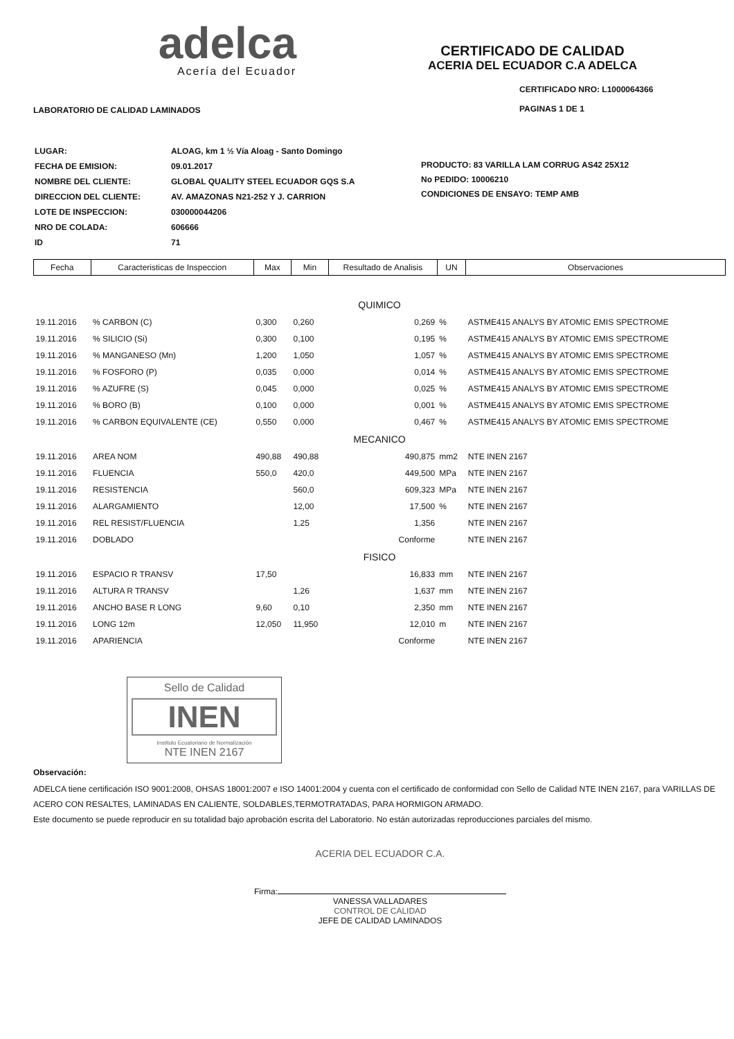adelca
Acería del Ecuador
CERTIFICADO DE CALIDAD
ACERIA DEL ECUADOR C.A ADELCA
LABORATORIO DE CALIDAD LAMINADOS
CERTIFICADO NRO: L1000064366
PAGINAS 1 DE 1
| LUGAR: | ALOAG, km 1 ½ Vía Aloag - Santo Domingo |
| FECHA DE EMISION: | 09.01.2017 |
| NOMBRE DEL CLIENTE: | GLOBAL QUALITY STEEL ECUADOR GQS S.A |
| DIRECCION DEL CLIENTE: | AV. AMAZONAS N21-252 Y J. CARRION |
| LOTE DE INSPECCION: | 030000044206 |
| NRO DE COLADA: | 606666 |
| ID | 71 |
PRODUCTO: 83 VARILLA LAM CORRUG AS42 25X12
No PEDIDO: 10006210
CONDICIONES DE ENSAYO: TEMP AMB
| Fecha | Caracteristicas de Inspeccion | Max | Min | Resultado de Analisis | UN | Observaciones |
| --- | --- | --- | --- | --- | --- | --- |
| QUIMICO | | | | | | |
| 19.11.2016 | % CARBON (C) | 0,300 | 0,260 | 0,269 | % | ASTME415 ANALYS BY ATOMIC EMIS SPECTROME |
| 19.11.2016 | % SILICIO (Si) | 0,300 | 0,100 | 0,195 | % | ASTME415 ANALYS BY ATOMIC EMIS SPECTROME |
| 19.11.2016 | % MANGANESO (Mn) | 1,200 | 1,050 | 1,057 | % | ASTME415 ANALYS BY ATOMIC EMIS SPECTROME |
| 19.11.2016 | % FOSFORO (P) | 0,035 | 0,000 | 0,014 | % | ASTME415 ANALYS BY ATOMIC EMIS SPECTROME |
| 19.11.2016 | % AZUFRE (S) | 0,045 | 0,000 | 0,025 | % | ASTME415 ANALYS BY ATOMIC EMIS SPECTROME |
| 19.11.2016 | % BORO (B) | 0,100 | 0,000 | 0,001 | % | ASTME415 ANALYS BY ATOMIC EMIS SPECTROME |
| 19.11.2016 | % CARBON EQUIVALENTE (CE) | 0,550 | 0,000 | 0,467 | % | ASTME415 ANALYS BY ATOMIC EMIS SPECTROME |
| MECANICO | | | | | | |
| 19.11.2016 | AREA NOM | 490,88 | 490,88 | 490,875 | mm2 | NTE INEN 2167 |
| 19.11.2016 | FLUENCIA | 550,0 | 420,0 | 449,500 | MPa | NTE INEN 2167 |
| 19.11.2016 | RESISTENCIA | | 560,0 | 609,323 | MPa | NTE INEN 2167 |
| 19.11.2016 | ALARGAMIENTO | | 12,00 | 17,500 | % | NTE INEN 2167 |
| 19.11.2016 | REL RESIST/FLUENCIA | | 1,25 | 1,356 | | NTE INEN 2167 |
| 19.11.2016 | DOBLADO | | | Conforme | | NTE INEN 2167 |
| FISICO | | | | | | |
| 19.11.2016 | ESPACIO R TRANSV | 17,50 | | 16,833 | mm | NTE INEN 2167 |
| 19.11.2016 | ALTURA R TRANSV | | 1,26 | 1,637 | mm | NTE INEN 2167 |
| 19.11.2016 | ANCHO BASE R LONG | 9,60 | 0,10 | 2,350 | mm | NTE INEN 2167 |
| 19.11.2016 | LONG 12m | 12,050 | 11,950 | 12,010 | m | NTE INEN 2167 |
| 19.11.2016 | APARIENCIA | | | Conforme | | NTE INEN 2167 |
Sello de Calidad
INEN
Instituto Ecuatoriano de Normalización
NTE INEN 2167
Observación:
ADELCA tiene certificación ISO 9001:2008, OHSAS 18001:2007 e ISO 14001:2004 y cuenta con el certificado de conformidad con Sello de Calidad NTE INEN 2167, para VARILLAS DE ACERO CON RESALTES, LAMINADAS EN CALIENTE, SOLDABLES,TERMOTRATADAS, PARA HORMIGON ARMADO.
Este documento se puede reproducir en su totalidad bajo aprobación escrita del Laboratorio. No están autorizadas reproducciones parciales del mismo.
ACERIA DEL ECUADOR C.A.
Firma:
VANESSA VALLADARES
CONTROL DE CALIDAD
JEFE DE CALIDAD LAMINADOS